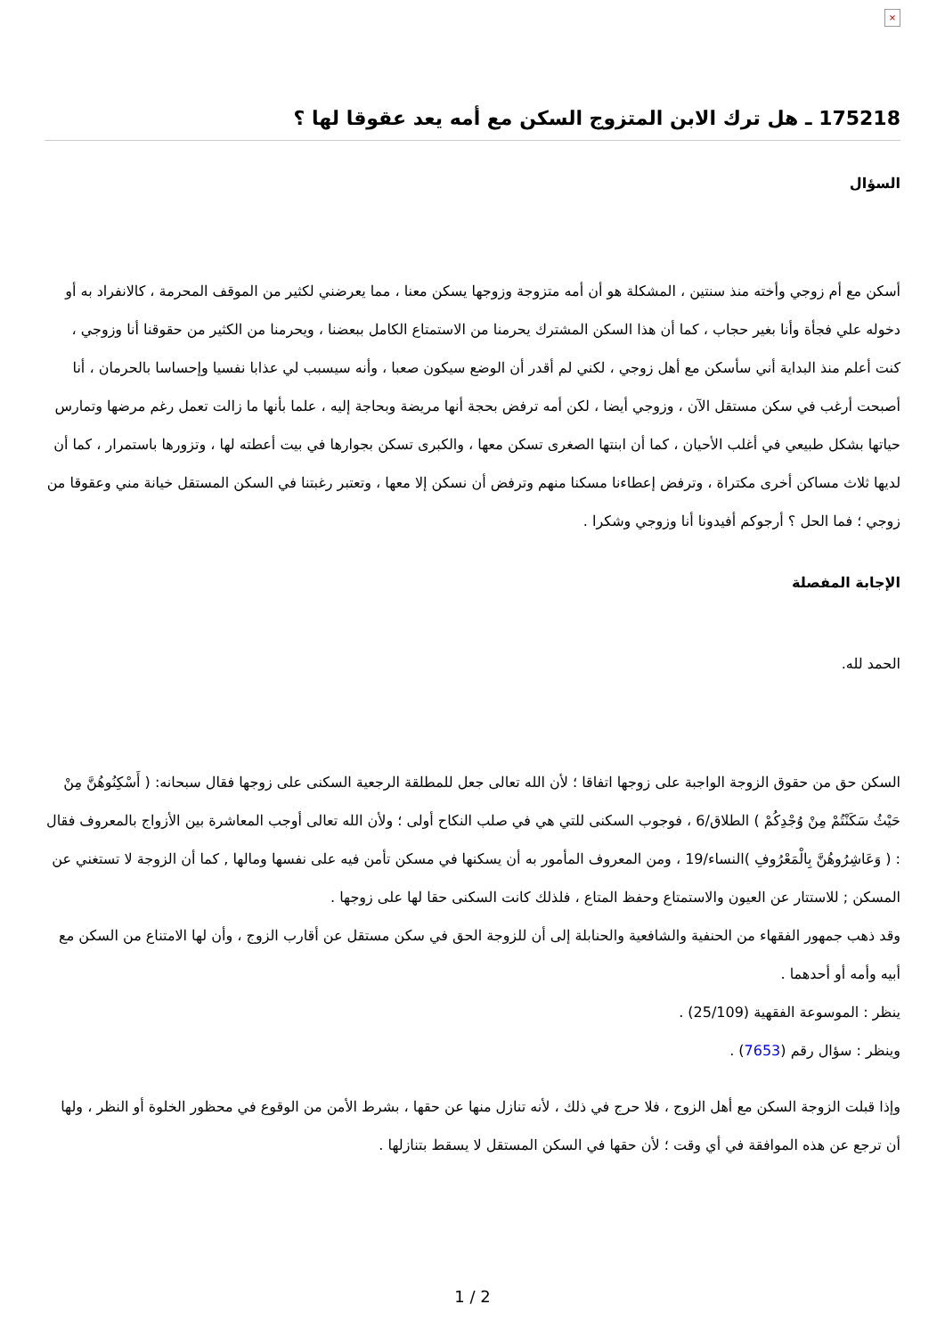×
175218 ـ هل ترك الابن المتزوج السكن مع أمه يعد عقوقا لها ؟
السؤال
أسكن مع أم زوجي وأخته منذ سنتين ، المشكلة هو أن أمه متزوجة وزوجها يسكن معنا ، مما يعرضني لكثير من الموقف المحرمة ، كالانفراد به أو دخوله علي فجأة وأنا بغير حجاب ، كما أن هذا السكن المشترك يحرمنا من الاستمتاع الكامل ببعضنا ، ويحرمنا من الكثير من حقوقنا أنا وزوجي ، كنت أعلم منذ البداية أني سأسكن مع أهل زوجي ، لكني لم أقدر أن الوضع سيكون صعبا ، وأنه سيسبب لي عذابا نفسيا وإحساسا بالحرمان ، أنا أصبحت أرغب في سكن مستقل الآن ، وزوجي أيضا ، لكن أمه ترفض بحجة أنها مريضة وبحاجة إليه ، علما بأنها ما زالت تعمل رغم مرضها وتمارس حياتها بشكل طبيعي في أغلب الأحيان ، كما أن ابنتها الصغرى تسكن معها ، والكبرى تسكن بجوارها في بيت أعطته لها ، وتزورها باستمرار ، كما أن لديها ثلاث مساكن أخرى مكتراة ، وترفض إعطاءنا مسكنا منهم وترفض أن نسكن إلا معها ، وتعتبر رغبتنا في السكن المستقل خيانة مني وعقوقا من زوجي ؛ فما الحل ؟ أرجوكم أفيدونا أنا وزوجي وشكرا .
الإجابة المفصلة
الحمد لله.
السكن حق من حقوق الزوجة الواجبة على زوجها اتفاقا ؛ لأن الله تعالى جعل للمطلقة الرجعية السكنى على زوجها فقال سبحانه: ( أَسْكِنُوهُنَّ مِنْ حَيْثُ سَكَنْتُمْ مِنْ وُجْدِكُمْ ) الطلاق/6 ، فوجوب السكنى للتي هي في صلب النكاح أولى ؛ ولأن الله تعالى أوجب المعاشرة بين الأزواج بالمعروف فقال : ( وَعَاشِرُوهُنَّ بِالْمَعْرُوفِ )النساء/19 ، ومن المعروف المأمور به أن يسكنها في مسكن تأمن فيه على نفسها ومالها , كما أن الزوجة لا تستغني عن المسكن ; للاستتار عن العيون والاستمتاع وحفظ المتاع ، فلذلك كانت السكنى حقا لها على زوجها .
وقد ذهب جمهور الفقهاء من الحنفية والشافعية والحنابلة إلى أن للزوجة الحق في سكن مستقل عن أقارب الزوج ، وأن لها الامتناع من السكن مع أبيه وأمه أو أحدهما .
ينظر : الموسوعة الفقهية (25/109) .
وينظر : سؤال رقم (7653) .
وإذا قبلت الزوجة السكن مع أهل الزوج ، فلا حرج في ذلك ، لأنه تنازل منها عن حقها ، بشرط الأمن من الوقوع في محظور الخلوة أو النظر ، ولها أن ترجع عن هذه الموافقة في أي وقت ؛ لأن حقها في السكن المستقل لا يسقط بتنازلها .
1 / 2